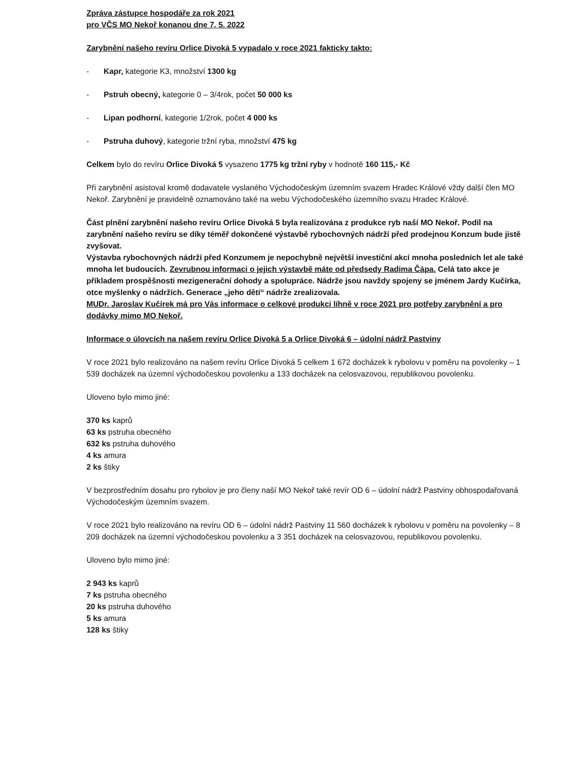Zpráva zástupce hospodáře za rok 2021
pro VČS MO Nekoř konanou dne 7. 5. 2022
Zarybnění našeho revíru Orlice Divoká 5 vypadalo v roce 2021 fakticky takto:
- Kapr, kategorie K3, množství 1300 kg
- Pstruh obecný, kategorie 0 – 3/4rok, počet 50 000 ks
- Lipan podhorní, kategorie 1/2rok, počet 4 000 ks
- Pstruha duhový, kategorie tržní ryba, množství 475 kg
Celkem bylo do revíru Orlice Divoká 5 vysazeno 1775 kg tržní ryby v hodnotě 160 115,- Kč
Při zarybnění asistoval kromě dodavatele vyslaného Východočeským územním svazem Hradec Králové vždy další člen MO Nekoř. Zarybnění je pravidelně oznamováno také na webu Východočeského územního svazu Hradec Králové.
Část plnění zarybnění našeho revíru Orlice Divoká 5 byla realizována z produkce ryb naší MO Nekoř. Podíl na zarybnění našeho revíru se díky téměř dokončené výstavbě rybochovných nádrží před prodejnou Konzum bude jistě zvyšovat.
Výstavba rybochovných nádrží před Konzumem je nepochybně největší investiční akcí mnoha posledních let ale také mnoha let budoucích. Zevrubnou informaci o jejich výstavbě máte od předsedy Radima Čápa. Celá tato akce je příkladem prospěšnosti mezigenerační dohody a spolupráce. Nádrže jsou navždy spojeny se jménem Jardy Kučírka, otce myšlenky o nádržích. Generace „jeho dětí“ nádrže zrealizovala.
MUDr. Jaroslav Kučírek má pro Vás informace o celkové produkci líhně v roce 2021 pro potřeby zarybnění a pro dodávky mimo MO Nekoř.
Informace o úlovcích na našem revíru Orlice Divoká 5 a Orlice Divoká 6 – údolní nádrž Pastviny
V roce 2021 bylo realizováno na našem revíru Orlice Divoká 5 celkem 1 672 docházek k rybolovu v poměru na povolenky – 1 539 docházek na územní východočeskou povolenku a 133 docházek na celosvazovou, republikovou povolenku.
Uloveno bylo mimo jiné:
370 ks kaprů
63 ks pstruha obecného
632 ks pstruha duhového
4 ks amura
2 ks štiky
V bezprostředním dosahu pro rybolov je pro členy naší MO Nekoř také revír OD 6 – údolní nádrž Pastviny obhospodařovaná Východočeským územním svazem.
V roce 2021 bylo realizováno na revíru OD 6 – údolní nádrž Pastviny 11 560 docházek k rybolovu v poměru na povolenky – 8 209 docházek na územní východočeskou povolenku a 3 351 docházek na celosvazovou, republikovou povolenku.
Uloveno bylo mimo jiné:
2 943 ks kaprů
7 ks pstruha obecného
20 ks pstruha duhového
5 ks amura
128 ks štiky